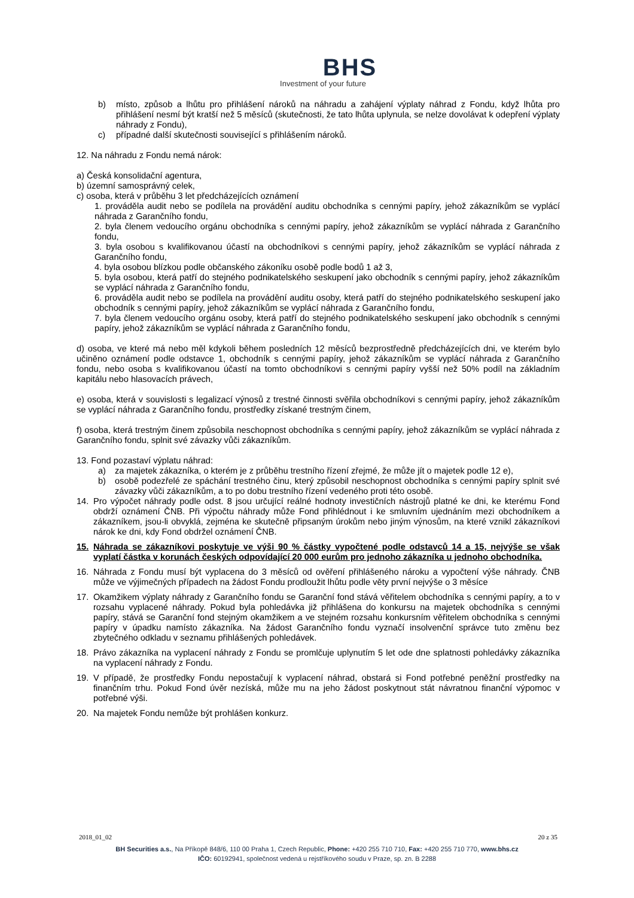BHS
Investment of your future
b) místo, způsob a lhůtu pro přihlášení nároků na náhradu a zahájení výplaty náhrad z Fondu, když lhůta pro přihlášení nesmí být kratší než 5 měsíců (skutečnosti, že tato lhůta uplynula, se nelze dovolávat k odepření výplaty náhrady z Fondu),
c) případné další skutečnosti související s přihlášením nároků.
12. Na náhradu z Fondu nemá nárok:
a) Česká konsolidační agentura,
b) územní samosprávný celek,
c) osoba, která v průběhu 3 let předcházejících oznámení
1. prováděla audit nebo se podílela na provádění auditu obchodníka s cennými papíry, jehož zákazníkům se vyplácí náhrada z Garančního fondu,
2. byla členem vedoucího orgánu obchodníka s cennými papíry, jehož zákazníkům se vyplácí náhrada z Garančního fondu,
3. byla osobou s kvalifikovanou účastí na obchodníkovi s cennými papíry, jehož zákazníkům se vyplácí náhrada z Garančního fondu,
4. byla osobou blízkou podle občanského zákoníku osobě podle bodů 1 až 3,
5. byla osobou, která patří do stejného podnikatelského seskupení jako obchodník s cennými papíry, jehož zákazníkům se vyplácí náhrada z Garančního fondu,
6. prováděla audit nebo se podílela na provádění auditu osoby, která patří do stejného podnikatelského seskupení jako obchodník s cennými papíry, jehož zákazníkům se vyplácí náhrada z Garančního fondu,
7. byla členem vedoucího orgánu osoby, která patří do stejného podnikatelského seskupení jako obchodník s cennými papíry, jehož zákazníkům se vyplácí náhrada z Garančního fondu,
d) osoba, ve které má nebo měl kdykoli během posledních 12 měsíců bezprostředně předcházejících dni, ve kterém bylo učiněno oznámení podle odstavce 1, obchodník s cennými papíry, jehož zákazníkům se vyplácí náhrada z Garančního fondu, nebo osoba s kvalifikovanou účastí na tomto obchodníkovi s cennými papíry vyšší než 50% podíl na základním kapitálu nebo hlasovacích právech,
e) osoba, která v souvislosti s legalizací výnosů z trestné činnosti svěřila obchodníkovi s cennými papíry, jehož zákazníkům se vyplácí náhrada z Garančního fondu, prostředky získané trestným činem,
f) osoba, která trestným činem způsobila neschopnost obchodníka s cennými papíry, jehož zákazníkům se vyplácí náhrada z Garančního fondu, splnit své závazky vůči zákazníkům.
13. Fond pozastaví výplatu náhrad:
a) za majetek zákazníka, o kterém je z průběhu trestního řízení zřejmé, že může jít o majetek podle 12 e),
b) osobě podezřelé ze spáchání trestného činu, který způsobil neschopnost obchodníka s cennými papíry splnit své závazky vůči zákazníkům, a to po dobu trestního řízení vedeného proti této osobě.
14. Pro výpočet náhrady podle odst. 8 jsou určující reálné hodnoty investičních nástrojů platné ke dni, ke kterému Fond obdrží oznámení ČNB. Při výpočtu náhrady může Fond přihlédnout i ke smluvním ujednáním mezi obchodníkem a zákazníkem, jsou-li obvyklá, zejména ke skutečně připsaným úrokům nebo jiným výnosům, na které vznikl zákazníkovi nárok ke dni, kdy Fond obdržel oznámení ČNB.
15. Náhrada se zákazníkovi poskytuje ve výši 90 % částky vypočtené podle odstavců 14 a 15, nejvýše se však vyplatí částka v korunách českých odpovídající 20 000 eurům pro jednoho zákazníka u jednoho obchodníka.
16. Náhrada z Fondu musí být vyplacena do 3 měsíců od ověření přihlášeného nároku a vypočtení výše náhrady. ČNB může ve výjimečných případech na žádost Fondu prodloužit lhůtu podle věty první nejvýše o 3 měsíce
17. Okamžikem výplaty náhrady z Garančního fondu se Garanční fond stává věřitelem obchodníka s cennými papíry, a to v rozsahu vyplacené náhrady. Pokud byla pohledávka již přihlášena do konkursu na majetek obchodníka s cennými papíry, stává se Garanční fond stejným okamžikem a ve stejném rozsahu konkursním věřitelem obchodníka s cennými papíry v úpadku namísto zákazníka. Na žádost Garančního fondu vyznačí insolvenční správce tuto změnu bez zbytečného odkladu v seznamu přihlášených pohledávek.
18. Právo zákazníka na vyplacení náhrady z Fondu se promlčuje uplynutím 5 let ode dne splatnosti pohledávky zákazníka na vyplacení náhrady z Fondu.
19. V případě, že prostředky Fondu nepostačují k vyplacení náhrad, obstará si Fond potřebné peněžní prostředky na finančním trhu. Pokud Fond úvěr nezíská, může mu na jeho žádost poskytnout stát návratnou finanční výpomoc v potřebné výši.
20. Na majetek Fondu nemůže být prohlášen konkurz.
2018_01_02 20 z 35
BH Securities a.s., Na Příkopě 848/6, 110 00 Praha 1, Czech Republic, Phone: +420 255 710 710, Fax: +420 255 710 770, www.bhs.cz
IČO: 60192941, společnost vedená u rejstříkového soudu v Praze, sp. zn. B 2288